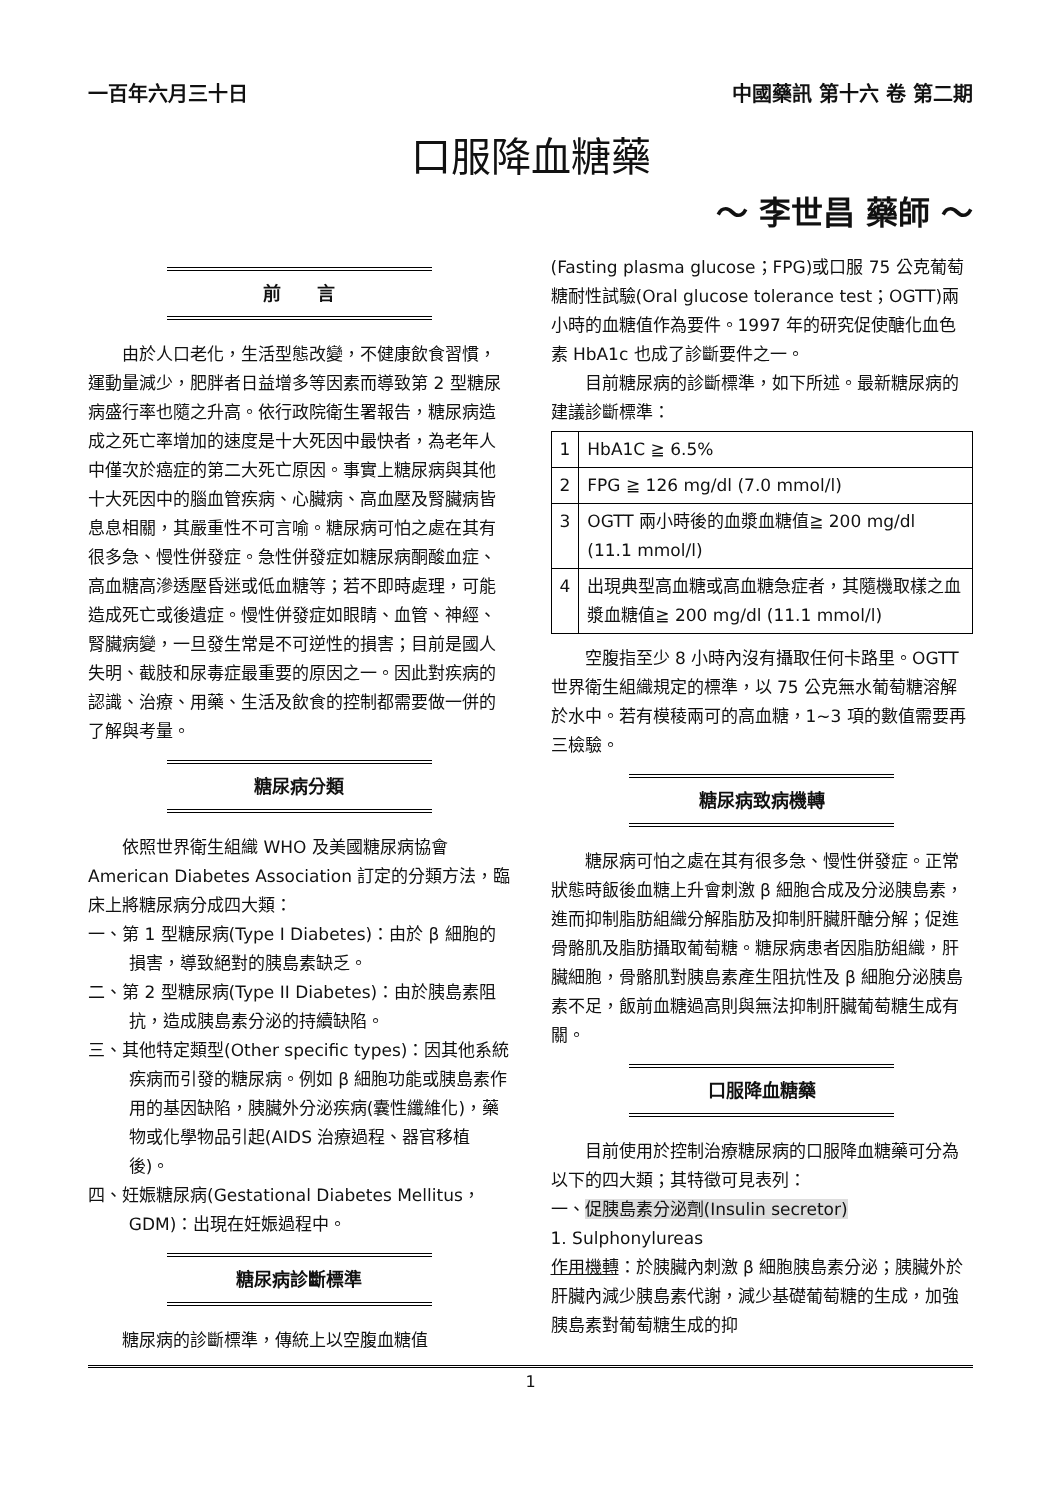一百年六月三十日 中國藥訊 第十六 卷 第二期
口服降血糖藥
～ 李世昌 藥師 ～
前　　言
由於人口老化，生活型態改變，不健康飲食習慣，運動量減少，肥胖者日益增多等因素而導致第 2 型糖尿病盛行率也隨之升高。依行政院衛生署報告，糖尿病造成之死亡率增加的速度是十大死因中最快者，為老年人中僅次於癌症的第二大死亡原因。事實上糖尿病與其他十大死因中的腦血管疾病、心臟病、高血壓及腎臟病皆息息相關，其嚴重性不可言喻。糖尿病可怕之處在其有很多急、慢性併發症。急性併發症如糖尿病酮酸血症、高血糖高滲透壓昏迷或低血糖等；若不即時處理，可能造成死亡或後遺症。慢性併發症如眼睛、血管、神經、腎臟病變，一旦發生常是不可逆性的損害；目前是國人失明、截肢和尿毒症最重要的原因之一。因此對疾病的認識、治療、用藥、生活及飲食的控制都需要做一併的了解與考量。
糖尿病分類
依照世界衛生組織 WHO 及美國糖尿病協會 American Diabetes Association 訂定的分類方法，臨床上將糖尿病分成四大類：
一、第 1 型糖尿病(Type I Diabetes)：由於 β 細胞的損害，導致絕對的胰島素缺乏。
二、第 2 型糖尿病(Type II Diabetes)：由於胰島素阻抗，造成胰島素分泌的持續缺陷。
三、其他特定類型(Other specific types)：因其他系統疾病而引發的糖尿病。例如 β 細胞功能或胰島素作用的基因缺陷，胰臟外分泌疾病(囊性纖維化)，藥物或化學物品引起(AIDS 治療過程、器官移植後)。
四、妊娠糖尿病(Gestational Diabetes Mellitus，GDM)：出現在妊娠過程中。
糖尿病診斷標準
糖尿病的診斷標準，傳統上以空腹血糖值
(Fasting plasma glucose；FPG)或口服 75 公克葡萄糖耐性試驗(Oral glucose tolerance test；OGTT)兩小時的血糖值作為要件。1997 年的研究促使醣化血色素 HbA1c 也成了診斷要件之一。
目前糖尿病的診斷標準，如下所述。最新糖尿病的建議診斷標準：
| 1 | HbA1C ≧ 6.5% |
| 2 | FPG ≧ 126 mg/dl (7.0 mmol/l) |
| 3 | OGTT 兩小時後的血漿血糖值≧ 200 mg/dl (11.1 mmol/l) |
| 4 | 出現典型高血糖或高血糖急症者，其隨機取樣之血漿血糖值≧ 200 mg/dl (11.1 mmol/l) |
空腹指至少 8 小時內沒有攝取任何卡路里。OGTT 世界衛生組織規定的標準，以 75 公克無水葡萄糖溶解於水中。若有模稜兩可的高血糖，1~3 項的數值需要再三檢驗。
糖尿病致病機轉
糖尿病可怕之處在其有很多急、慢性併發症。正常狀態時飯後血糖上升會刺激 β 細胞合成及分泌胰島素，進而抑制脂肪組織分解脂肪及抑制肝臟肝醣分解；促進骨骼肌及脂肪攝取葡萄糖。糖尿病患者因脂肪組織，肝臟細胞，骨骼肌對胰島素產生阻抗性及 β 細胞分泌胰島素不足，飯前血糖過高則與無法抑制肝臟葡萄糖生成有關。
口服降血糖藥
目前使用於控制治療糖尿病的口服降血糖藥可分為以下的四大類；其特徵可見表列：
一、促胰島素分泌劑(Insulin secretor)
1. Sulphonylureas
作用機轉：於胰臟內刺激 β 細胞胰島素分泌；胰臟外於肝臟內減少胰島素代謝，減少基礎葡萄糖的生成，加強胰島素對葡萄糖生成的抑
1